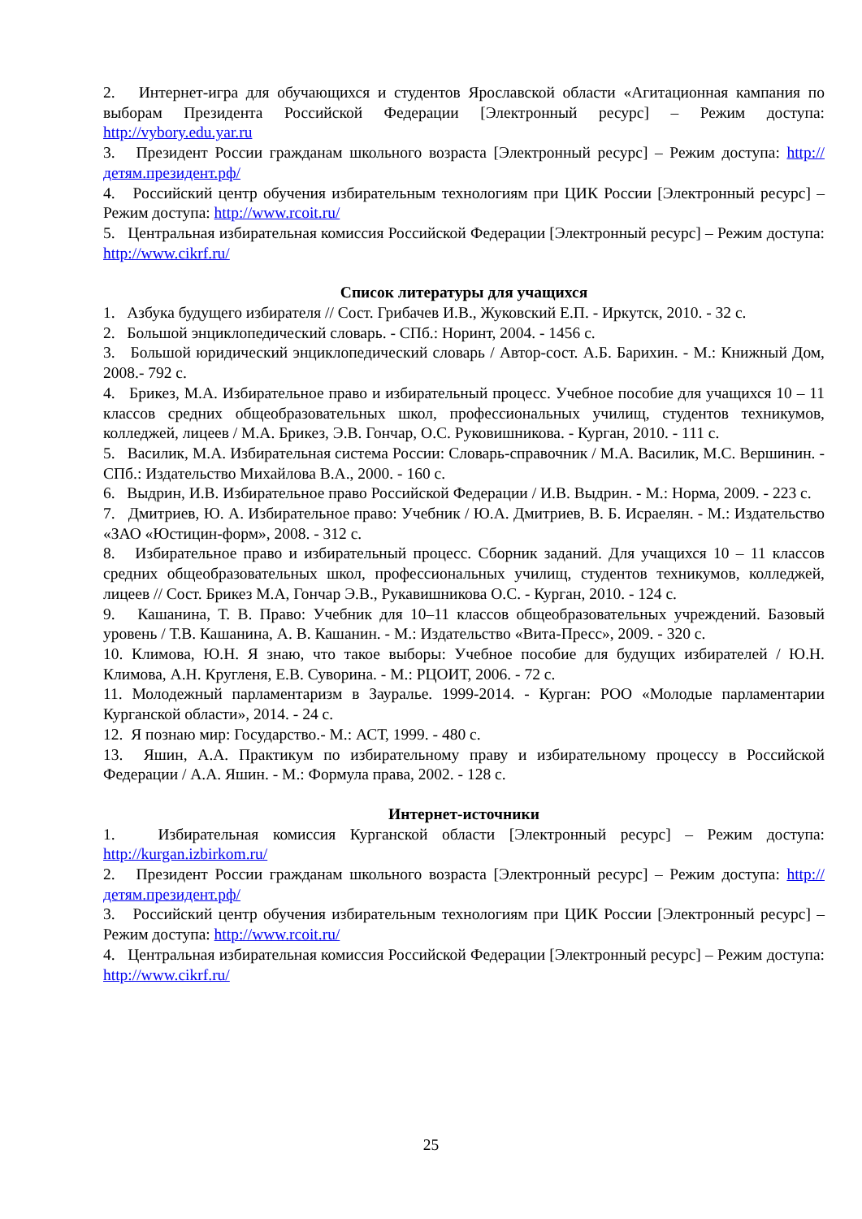2. Интернет-игра для обучающихся и студентов Ярославской области «Агитационная кампания по выборам Президента Российской Федерации [Электронный ресурс] – Режим доступа: http://vybory.edu.yar.ru
3. Президент России гражданам школьного возраста [Электронный ресурс] – Режим доступа: http://детям.президент.рф/
4. Российский центр обучения избирательным технологиям при ЦИК России [Электронный ресурс] – Режим доступа: http://www.rcoit.ru/
5. Центральная избирательная комиссия Российской Федерации [Электронный ресурс] – Режим доступа: http://www.cikrf.ru/
Список литературы для учащихся
1. Азбука будущего избирателя // Сост. Грибачев И.В., Жуковский Е.П. - Иркутск, 2010. - 32 с.
2. Большой энциклопедический словарь. - СПб.: Норинт, 2004. - 1456 с.
3. Большой юридический энциклопедический словарь / Автор-сост. А.Б. Барихин. - М.: Книжный Дом, 2008.- 792 с.
4. Брикез, М.А. Избирательное право и избирательный процесс. Учебное пособие для учащихся 10 – 11 классов средних общеобразовательных школ, профессиональных училищ, студентов техникумов, колледжей, лицеев / М.А. Брикез, Э.В. Гончар, О.С. Руковишникова. - Курган, 2010. - 111 с.
5. Василик, М.А. Избирательная система России: Словарь-справочник / М.А. Василик, М.С. Вершинин. - СПб.: Издательство Михайлова В.А., 2000. - 160 с.
6. Выдрин, И.В. Избирательное право Российской Федерации / И.В. Выдрин. - М.: Норма, 2009. - 223 с.
7. Дмитриев, Ю. А. Избирательное право: Учебник / Ю.А. Дмитриев, В. Б. Исраелян. - М.: Издательство «ЗАО «Юстицин-форм», 2008. - 312 с.
8. Избирательное право и избирательный процесс. Сборник заданий. Для учащихся 10 – 11 классов средних общеобразовательных школ, профессиональных училищ, студентов техникумов, колледжей, лицеев // Сост. Брикез М.А, Гончар Э.В., Рукавишникова О.С. - Курган, 2010. - 124 с.
9. Кашанина, Т. В. Право: Учебник для 10–11 классов общеобразовательных учреждений. Базовый уровень / Т.В. Кашанина, А. В. Кашанин. - М.: Издательство «Вита-Пресс», 2009. - 320 с.
10. Климова, Ю.Н. Я знаю, что такое выборы: Учебное пособие для будущих избирателей / Ю.Н. Климова, А.Н. Кругленя, Е.В. Суворина. - М.: РЦОИТ, 2006. - 72 с.
11. Молодежный парламентаризм в Зауралье. 1999-2014. - Курган: РОО «Молодые парламентарии Курганской области», 2014. - 24 с.
12. Я познаю мир: Государство.- М.: АСТ, 1999. - 480 с.
13. Яшин, А.А. Практикум по избирательному праву и избирательному процессу в Российской Федерации / А.А. Яшин. - М.: Формула права, 2002. - 128 с.
Интернет-источники
1. Избирательная комиссия Курганской области [Электронный ресурс] – Режим доступа: http://kurgan.izbirkom.ru/
2. Президент России гражданам школьного возраста [Электронный ресурс] – Режим доступа: http://детям.президент.рф/
3. Российский центр обучения избирательным технологиям при ЦИК России [Электронный ресурс] – Режим доступа: http://www.rcoit.ru/
4. Центральная избирательная комиссия Российской Федерации [Электронный ресурс] – Режим доступа: http://www.cikrf.ru/
25